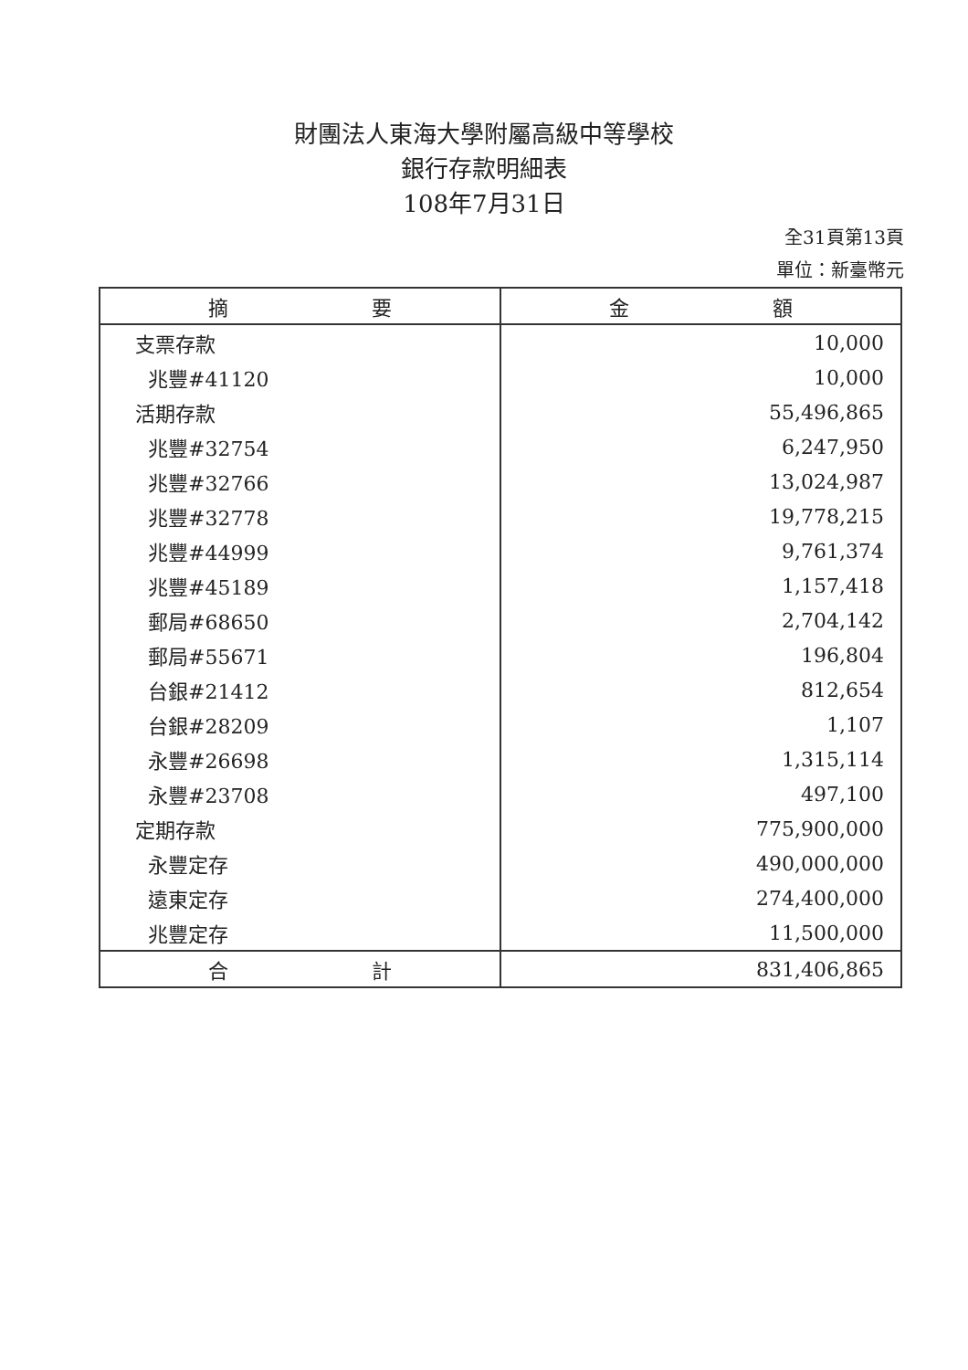財團法人東海大學附屬高級中等學校
銀行存款明細表
108年7月31日
全31頁第13頁
單位：新臺幣元
| 摘 要 | 金 額 |
| --- | --- |
| 支票存款 | 10,000 |
| 兆豐#41120 | 10,000 |
| 活期存款 | 55,496,865 |
| 兆豐#32754 | 6,247,950 |
| 兆豐#32766 | 13,024,987 |
| 兆豐#32778 | 19,778,215 |
| 兆豐#44999 | 9,761,374 |
| 兆豐#45189 | 1,157,418 |
| 郵局#68650 | 2,704,142 |
| 郵局#55671 | 196,804 |
| 台銀#21412 | 812,654 |
| 台銀#28209 | 1,107 |
| 永豐#26698 | 1,315,114 |
| 永豐#23708 | 497,100 |
| 定期存款 | 775,900,000 |
| 永豐定存 | 490,000,000 |
| 遠東定存 | 274,400,000 |
| 兆豐定存 | 11,500,000 |
| 合 計 | 831,406,865 |